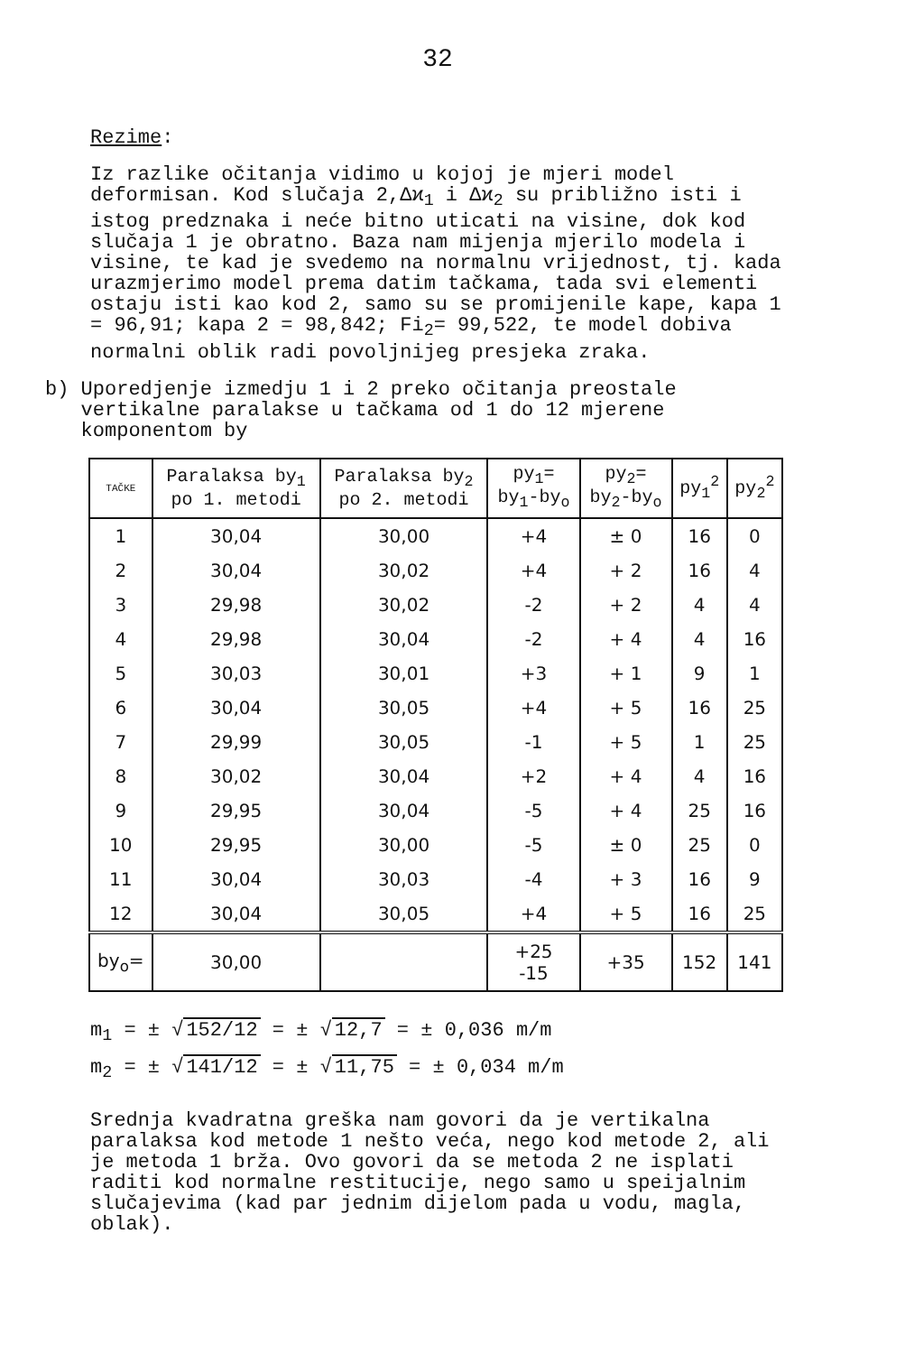32
Rezime:
Iz razlike očitanja vidimo u kojoj je mjeri model deformisan. Kod slučaja 2,Δϰ<sub>1</sub> i Δϰ<sub>2</sub> su približno isti i istog predznaka i neće bitno uticati na visine, dok kod slučaja 1 je obratno. Baza nam mijenja mjerilo modela i visine, te kad je svedemo na normalnu vrijednost, tj. kada urazmjerimo model prema datim tačkama, tada svi elementi ostaju isti kao kod 2, samo su se promijenile kape, kapa 1 = 96,91; kapa 2 = 98,842; Fi<sub>2</sub>= 99,522, te model dobiva normalni oblik radi povoljnijeg presjeka zraka.
b) Uporedjenje izmedju 1 i 2 preko očitanja preostale
vertikalne paralakse u tačkama od 1 do 12 mjerene
komponentom by
| TAČKE | Paralaksa by<sub>1</sub> po 1. metodi | Paralaksa by<sub>2</sub> po 2. metodi | py<sub>1</sub>= by<sub>1</sub>-by<sub>o</sub> | py<sub>2</sub>= by<sub>2</sub>-by<sub>o</sub> | py<sub>1</sub><sup>2</sup> | py<sub>2</sub><sup>2</sup> |
| --- | --- | --- | --- | --- | --- | --- |
| 1 | 30,04 | 30,00 | +4 | ± 0 | 16 | 0 |
| 2 | 30,04 | 30,02 | +4 | + 2 | 16 | 4 |
| 3 | 29,98 | 30,02 | -2 | + 2 | 4 | 4 |
| 4 | 29,98 | 30,04 | -2 | + 4 | 4 | 16 |
| 5 | 30,03 | 30,01 | +3 | + 1 | 9 | 1 |
| 6 | 30,04 | 30,05 | +4 | + 5 | 16 | 25 |
| 7 | 29,99 | 30,05 | -1 | + 5 | 1 | 25 |
| 8 | 30,02 | 30,04 | +2 | + 4 | 4 | 16 |
| 9 | 29,95 | 30,04 | -5 | + 4 | 25 | 16 |
| 10 | 29,95 | 30,00 | -5 | ± 0 | 25 | 0 |
| 11 | 30,04 | 30,03 | -4 | + 3 | 16 | 9 |
| 12 | 30,04 | 30,05 | +4 | + 5 | 16 | 25 |
| by<sub>o</sub>= | 30,00 | | +25 -15 | +35 | 152 | 141 |
m<sub>1</sub> = ± √ 152/12 = ± √ 12,7 = ± 0,036 m/m
m<sub>2</sub> = ± √ 141/12 = ± √ 11,75 = ± 0,034 m/m
Srednja kvadratna greška nam govori da je vertikalna paralaksa kod metode 1 nešto veća, nego kod metode 2, ali je metoda 1 brža. Ovo govori da se metoda 2 ne isplati raditi kod normalne restitucije, nego samo u speijalnim slučajevima (kad par jednim dijelom pada u vodu, magla, oblak).